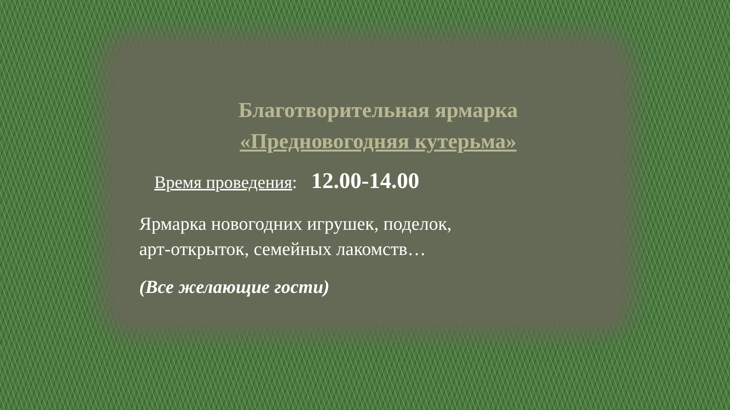Благотворительная ярмарка
«Предновогодняя кутерьма»
Время проведения: 12.00-14.00
Ярмарка новогодних игрушек, поделок,
арт-открыток, семейных лакомств…
(Все желающие гости)